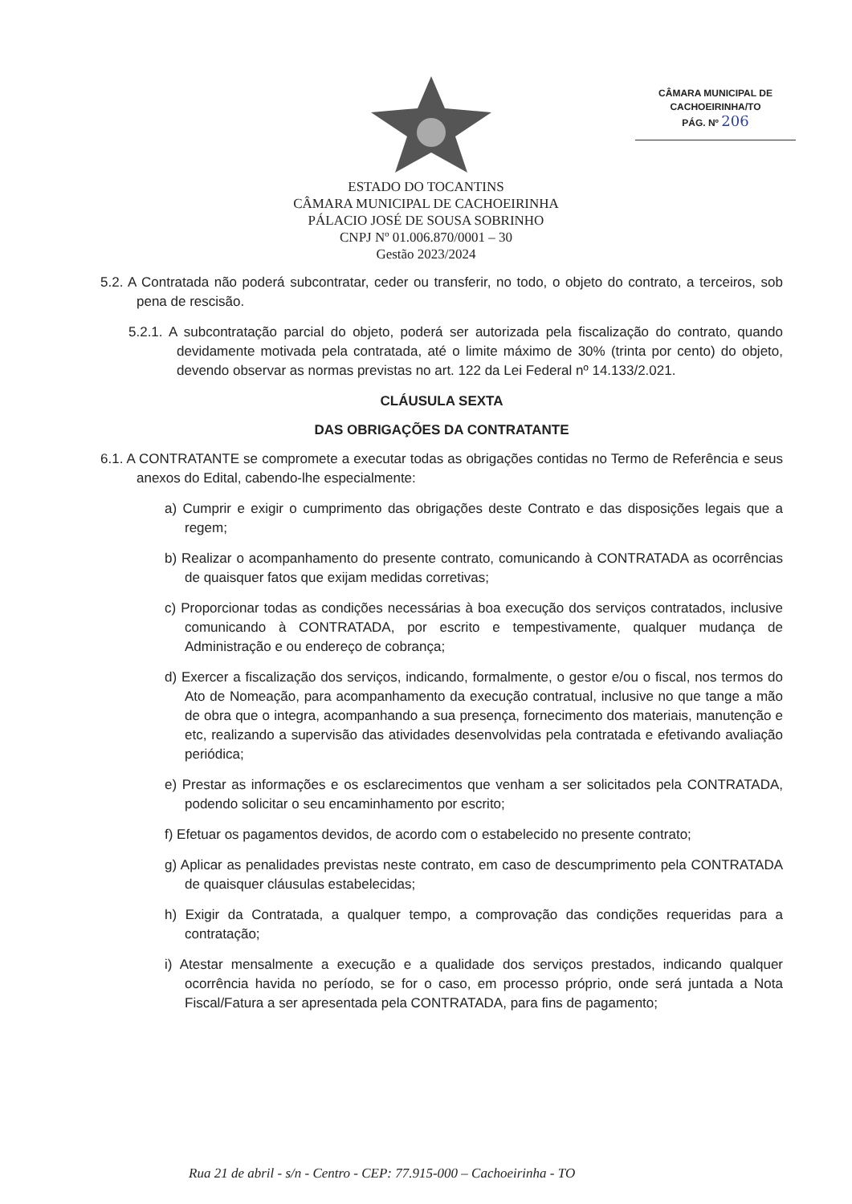CÂMARA MUNICIPAL DE
CACHOEIRINHA/TO
PÁG. Nº 206
ESTADO DO TOCANTINS
CÂMARA MUNICIPAL DE CACHOEIRINHA
PÁLACIO JOSÉ DE SOUSA SOBRINHO
CNPJ Nº 01.006.870/0001 – 30
Gestão 2023/2024
5.2. A Contratada não poderá subcontratar, ceder ou transferir, no todo, o objeto do contrato, a terceiros, sob pena de rescisão.
5.2.1. A subcontratação parcial do objeto, poderá ser autorizada pela fiscalização do contrato, quando devidamente motivada pela contratada, até o limite máximo de 30% (trinta por cento) do objeto, devendo observar as normas previstas no art. 122 da Lei Federal nº 14.133/2.021.
CLÁUSULA SEXTA
DAS OBRIGAÇÕES DA CONTRATANTE
6.1. A CONTRATANTE se compromete a executar todas as obrigações contidas no Termo de Referência e seus anexos do Edital, cabendo-lhe especialmente:
a) Cumprir e exigir o cumprimento das obrigações deste Contrato e das disposições legais que a regem;
b) Realizar o acompanhamento do presente contrato, comunicando à CONTRATADA as ocorrências de quaisquer fatos que exijam medidas corretivas;
c) Proporcionar todas as condições necessárias à boa execução dos serviços contratados, inclusive comunicando à CONTRATADA, por escrito e tempestivamente, qualquer mudança de Administração e ou endereço de cobrança;
d) Exercer a fiscalização dos serviços, indicando, formalmente, o gestor e/ou o fiscal, nos termos do Ato de Nomeação, para acompanhamento da execução contratual, inclusive no que tange a mão de obra que o integra, acompanhando a sua presença, fornecimento dos materiais, manutenção e etc, realizando a supervisão das atividades desenvolvidas pela contratada e efetivando avaliação periódica;
e) Prestar as informações e os esclarecimentos que venham a ser solicitados pela CONTRATADA, podendo solicitar o seu encaminhamento por escrito;
f) Efetuar os pagamentos devidos, de acordo com o estabelecido no presente contrato;
g) Aplicar as penalidades previstas neste contrato, em caso de descumprimento pela CONTRATADA de quaisquer cláusulas estabelecidas;
h) Exigir da Contratada, a qualquer tempo, a comprovação das condições requeridas para a contratação;
i) Atestar mensalmente a execução e a qualidade dos serviços prestados, indicando qualquer ocorrência havida no período, se for o caso, em processo próprio, onde será juntada a Nota Fiscal/Fatura a ser apresentada pela CONTRATADA, para fins de pagamento;
Rua 21 de abril - s/n - Centro - CEP: 77.915-000 – Cachoeirinha - TO